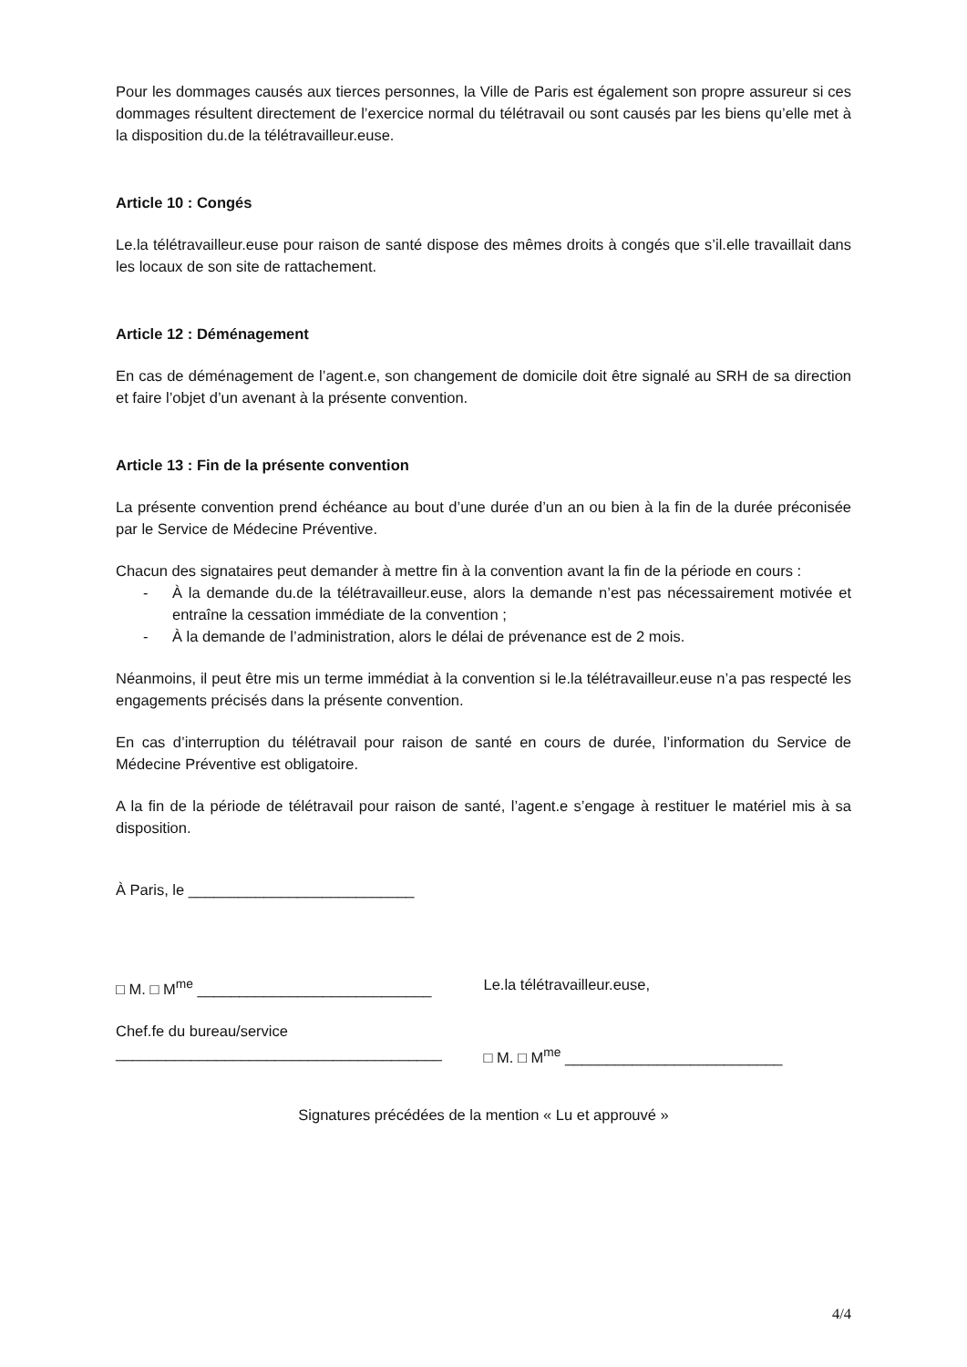Pour les dommages causés aux tierces personnes, la Ville de Paris est également son propre assureur si ces dommages résultent directement de l’exercice normal du télétravail ou sont causés par les biens qu’elle met à la disposition du.de la télétravailleur.euse.
Article 10 : Congés
Le.la télétravailleur.euse pour raison de santé dispose des mêmes droits à congés que s’il.elle travaillait dans les locaux de son site de rattachement.
Article 12 : Déménagement
En cas de déménagement de l’agent.e, son changement de domicile doit être signalé au SRH de sa direction et faire l’objet d’un avenant à la présente convention.
Article 13 : Fin de la présente convention
La présente convention prend échéance au bout d’une durée d’un an ou bien à la fin de la durée préconisée par le Service de Médecine Préventive.
Chacun des signataires peut demander à mettre fin à la convention avant la fin de la période en cours :
- À la demande du.de la télétravailleur.euse, alors la demande n’est pas nécessairement motivée et entraîne la cessation immédiate de la convention ;
- À la demande de l’administration, alors le délai de prévenance est de 2 mois.
Néanmoins, il peut être mis un terme immédiat à la convention si le.la télétravailleur.euse n’a pas respecté les engagements précisés dans la présente convention.
En cas d’interruption du télétravail pour raison de santé en cours de durée, l’information du Service de Médecine Préventive est obligatoire.
A la fin de la période de télétravail pour raison de santé, l’agent.e s’engage à restituer le matériel mis à sa disposition.
À Paris, le ___________________________
□ M. □ M<sup>me</sup> ____________________________ Le.la télétravailleur.euse,
Chef.fe du bureau/service
_______________________________________
□ M. □ M<sup>me</sup> __________________________
Signatures précédées de la mention « Lu et approuvé »
4/4